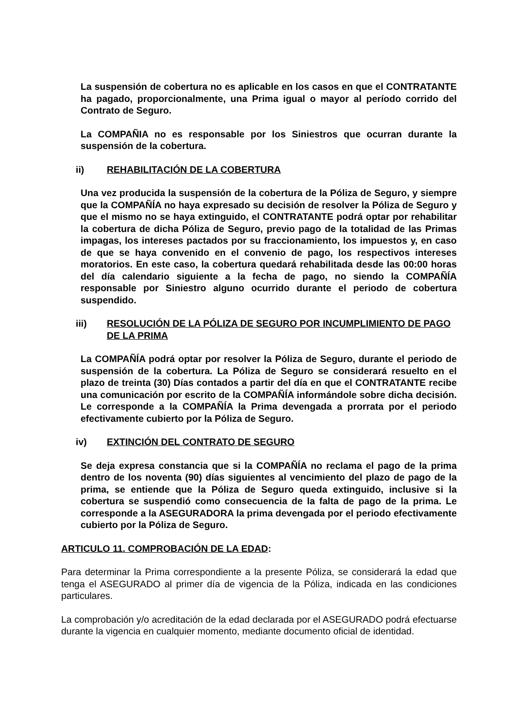La suspensión de cobertura no es aplicable en los casos en que el CONTRATANTE ha pagado, proporcionalmente, una Prima igual o mayor al período corrido del Contrato de Seguro.
La COMPAÑIA no es responsable por los Siniestros que ocurran durante la suspensión de la cobertura.
ii) REHABILITACIÓN DE LA COBERTURA
Una vez producida la suspensión de la cobertura de la Póliza de Seguro, y siempre que la COMPAÑÍA no haya expresado su decisión de resolver la Póliza de Seguro y que el mismo no se haya extinguido, el CONTRATANTE podrá optar por rehabilitar la cobertura de dicha Póliza de Seguro, previo pago de la totalidad de las Primas impagas, los intereses pactados por su fraccionamiento, los impuestos y, en caso de que se haya convenido en el convenio de pago, los respectivos intereses moratorios. En este caso, la cobertura quedará rehabilitada desde las 00:00 horas del día calendario siguiente a la fecha de pago, no siendo la COMPAÑÍA responsable por Siniestro alguno ocurrido durante el periodo de cobertura suspendido.
iii) RESOLUCIÓN DE LA PÓLIZA DE SEGURO POR INCUMPLIMIENTO DE PAGO DE LA PRIMA
La COMPAÑÍA podrá optar por resolver la Póliza de Seguro, durante el periodo de suspensión de la cobertura. La Póliza de Seguro se considerará resuelto en el plazo de treinta (30) Días contados a partir del día en que el CONTRATANTE recibe una comunicación por escrito de la COMPAÑÍA informándole sobre dicha decisión. Le corresponde a la COMPAÑÍA la Prima devengada a prorrata por el periodo efectivamente cubierto por la Póliza de Seguro.
iv) EXTINCIÓN DEL CONTRATO DE SEGURO
Se deja expresa constancia que si la COMPAÑÍA no reclama el pago de la prima dentro de los noventa (90) días siguientes al vencimiento del plazo de pago de la prima, se entiende que la Póliza de Seguro queda extinguido, inclusive si la cobertura se suspendió como consecuencia de la falta de pago de la prima. Le corresponde a la ASEGURADORA la prima devengada por el periodo efectivamente cubierto por la Póliza de Seguro.
ARTICULO 11. COMPROBACIÓN DE LA EDAD:
Para determinar la Prima correspondiente a la presente Póliza, se considerará la edad que tenga el ASEGURADO al primer día de vigencia de la Póliza, indicada en las condiciones particulares.
La comprobación y/o acreditación de la edad declarada por el ASEGURADO podrá efectuarse durante la vigencia en cualquier momento, mediante documento oficial de identidad.